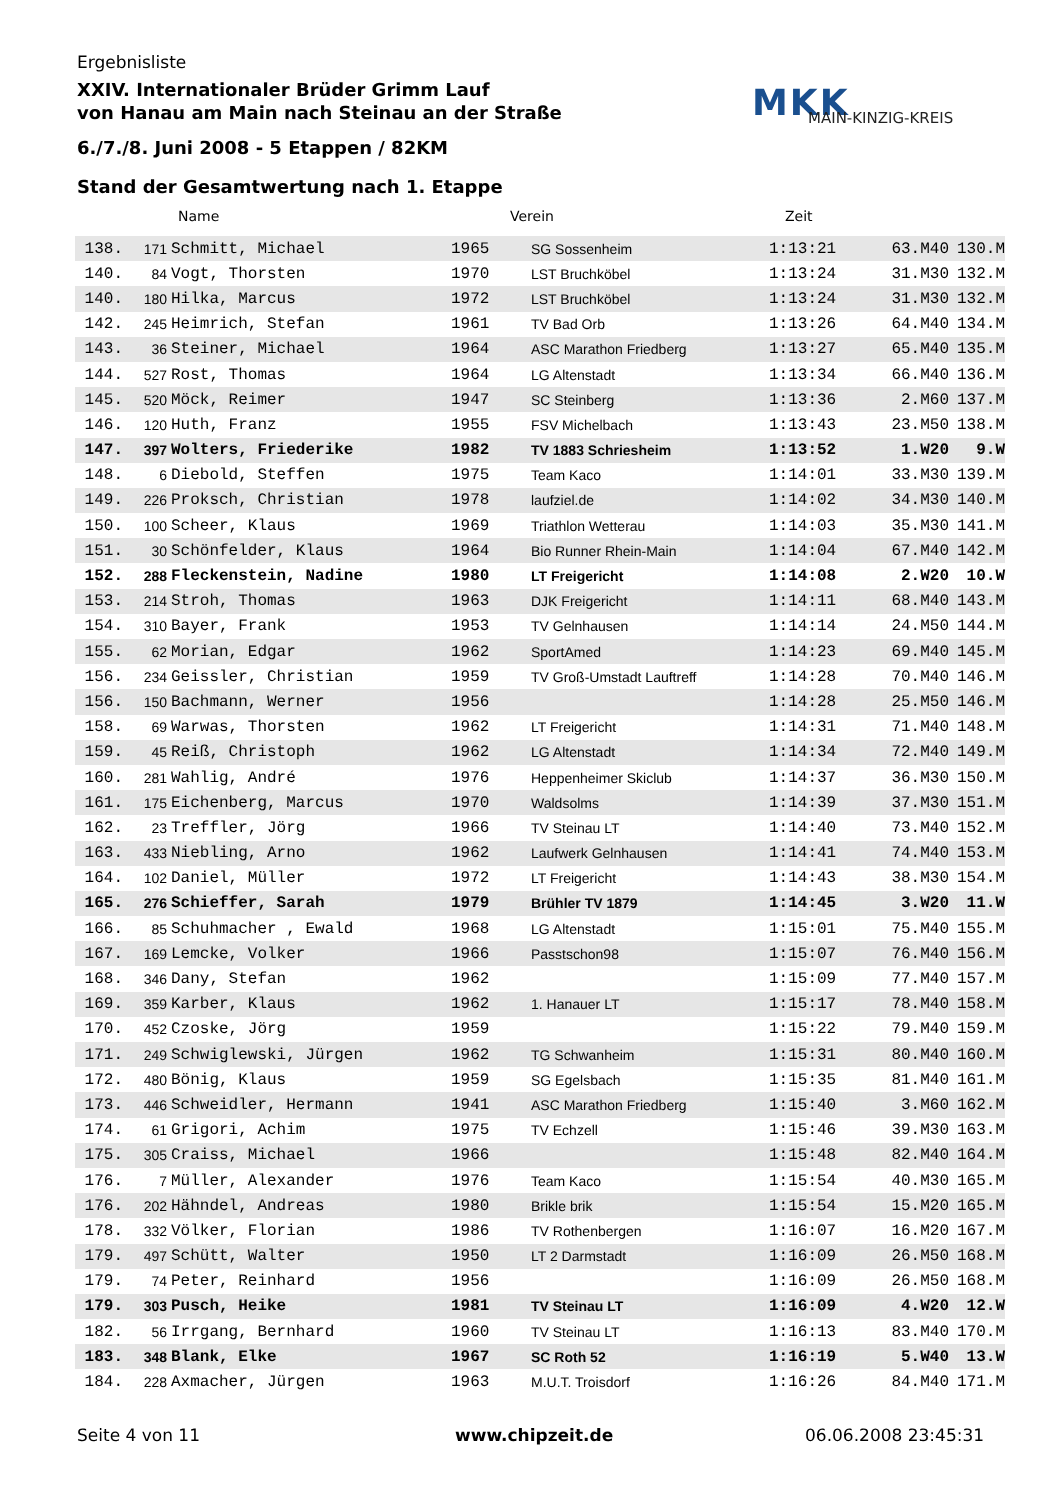Ergebnisliste
XXIV. Internationaler Brüder Grimm Lauf
von Hanau am Main nach Steinau an der Straße
6./7./8. Juni 2008 - 5 Etappen / 82KM
Stand der Gesamtwertung nach 1. Etappe
MKK
MAIN-KINZIG-KREIS
Name Verein Zeit
| 138. | 171 | Schmitt, Michael | 1965 | SG Sossenheim | 1:13:21 | 63.M40 | 130.M |
| 140. | 84 | Vogt, Thorsten | 1970 | LST Bruchköbel | 1:13:24 | 31.M30 | 132.M |
| 140. | 180 | Hilka, Marcus | 1972 | LST Bruchköbel | 1:13:24 | 31.M30 | 132.M |
| 142. | 245 | Heimrich, Stefan | 1961 | TV Bad Orb | 1:13:26 | 64.M40 | 134.M |
| 143. | 36 | Steiner, Michael | 1964 | ASC Marathon Friedberg | 1:13:27 | 65.M40 | 135.M |
| 144. | 527 | Rost, Thomas | 1964 | LG Altenstadt | 1:13:34 | 66.M40 | 136.M |
| 145. | 520 | Möck, Reimer | 1947 | SC Steinberg | 1:13:36 | 2.M60 | 137.M |
| 146. | 120 | Huth, Franz | 1955 | FSV Michelbach | 1:13:43 | 23.M50 | 138.M |
| 147. | 397 | Wolters, Friederike | 1982 | TV 1883 Schriesheim | 1:13:52 | 1.W20 | 9.W |
| 148. | 6 | Diebold, Steffen | 1975 | Team Kaco | 1:14:01 | 33.M30 | 139.M |
| 149. | 226 | Proksch, Christian | 1978 | laufziel.de | 1:14:02 | 34.M30 | 140.M |
| 150. | 100 | Scheer, Klaus | 1969 | Triathlon Wetterau | 1:14:03 | 35.M30 | 141.M |
| 151. | 30 | Schönfelder, Klaus | 1964 | Bio Runner Rhein-Main | 1:14:04 | 67.M40 | 142.M |
| 152. | 288 | Fleckenstein, Nadine | 1980 | LT Freigericht | 1:14:08 | 2.W20 | 10.W |
| 153. | 214 | Stroh, Thomas | 1963 | DJK Freigericht | 1:14:11 | 68.M40 | 143.M |
| 154. | 310 | Bayer, Frank | 1953 | TV Gelnhausen | 1:14:14 | 24.M50 | 144.M |
| 155. | 62 | Morian, Edgar | 1962 | SportAmed | 1:14:23 | 69.M40 | 145.M |
| 156. | 234 | Geissler, Christian | 1959 | TV Groß-Umstadt Lauftreff | 1:14:28 | 70.M40 | 146.M |
| 156. | 150 | Bachmann, Werner | 1956 | | 1:14:28 | 25.M50 | 146.M |
| 158. | 69 | Warwas, Thorsten | 1962 | LT Freigericht | 1:14:31 | 71.M40 | 148.M |
| 159. | 45 | Reiß, Christoph | 1962 | LG Altenstadt | 1:14:34 | 72.M40 | 149.M |
| 160. | 281 | Wahlig, André | 1976 | Heppenheimer Skiclub | 1:14:37 | 36.M30 | 150.M |
| 161. | 175 | Eichenberg, Marcus | 1970 | Waldsolms | 1:14:39 | 37.M30 | 151.M |
| 162. | 23 | Treffler, Jörg | 1966 | TV Steinau LT | 1:14:40 | 73.M40 | 152.M |
| 163. | 433 | Niebling, Arno | 1962 | Laufwerk Gelnhausen | 1:14:41 | 74.M40 | 153.M |
| 164. | 102 | Daniel, Müller | 1972 | LT Freigericht | 1:14:43 | 38.M30 | 154.M |
| 165. | 276 | Schieffer, Sarah | 1979 | Brühler TV 1879 | 1:14:45 | 3.W20 | 11.W |
| 166. | 85 | Schuhmacher , Ewald | 1968 | LG Altenstadt | 1:15:01 | 75.M40 | 155.M |
| 167. | 169 | Lemcke, Volker | 1966 | Passtschon98 | 1:15:07 | 76.M40 | 156.M |
| 168. | 346 | Dany, Stefan | 1962 | | 1:15:09 | 77.M40 | 157.M |
| 169. | 359 | Karber, Klaus | 1962 | 1. Hanauer LT | 1:15:17 | 78.M40 | 158.M |
| 170. | 452 | Czoske, Jörg | 1959 | | 1:15:22 | 79.M40 | 159.M |
| 171. | 249 | Schwiglewski, Jürgen | 1962 | TG Schwanheim | 1:15:31 | 80.M40 | 160.M |
| 172. | 480 | Bönig, Klaus | 1959 | SG Egelsbach | 1:15:35 | 81.M40 | 161.M |
| 173. | 446 | Schweidler, Hermann | 1941 | ASC Marathon Friedberg | 1:15:40 | 3.M60 | 162.M |
| 174. | 61 | Grigori, Achim | 1975 | TV Echzell | 1:15:46 | 39.M30 | 163.M |
| 175. | 305 | Craiss, Michael | 1966 | | 1:15:48 | 82.M40 | 164.M |
| 176. | 7 | Müller, Alexander | 1976 | Team Kaco | 1:15:54 | 40.M30 | 165.M |
| 176. | 202 | Hähndel, Andreas | 1980 | Brikle brik | 1:15:54 | 15.M20 | 165.M |
| 178. | 332 | Völker, Florian | 1986 | TV Rothenbergen | 1:16:07 | 16.M20 | 167.M |
| 179. | 497 | Schütt, Walter | 1950 | LT 2 Darmstadt | 1:16:09 | 26.M50 | 168.M |
| 179. | 74 | Peter, Reinhard | 1956 | | 1:16:09 | 26.M50 | 168.M |
| 179. | 303 | Pusch, Heike | 1981 | TV Steinau LT | 1:16:09 | 4.W20 | 12.W |
| 182. | 56 | Irrgang, Bernhard | 1960 | TV Steinau LT | 1:16:13 | 83.M40 | 170.M |
| 183. | 348 | Blank, Elke | 1967 | SC Roth 52 | 1:16:19 | 5.W40 | 13.W |
| 184. | 228 | Axmacher, Jürgen | 1963 | M.U.T. Troisdorf | 1:16:26 | 84.M40 | 171.M |
Seite 4 von 11 www.chipzeit.de 06.06.2008 23:45:31